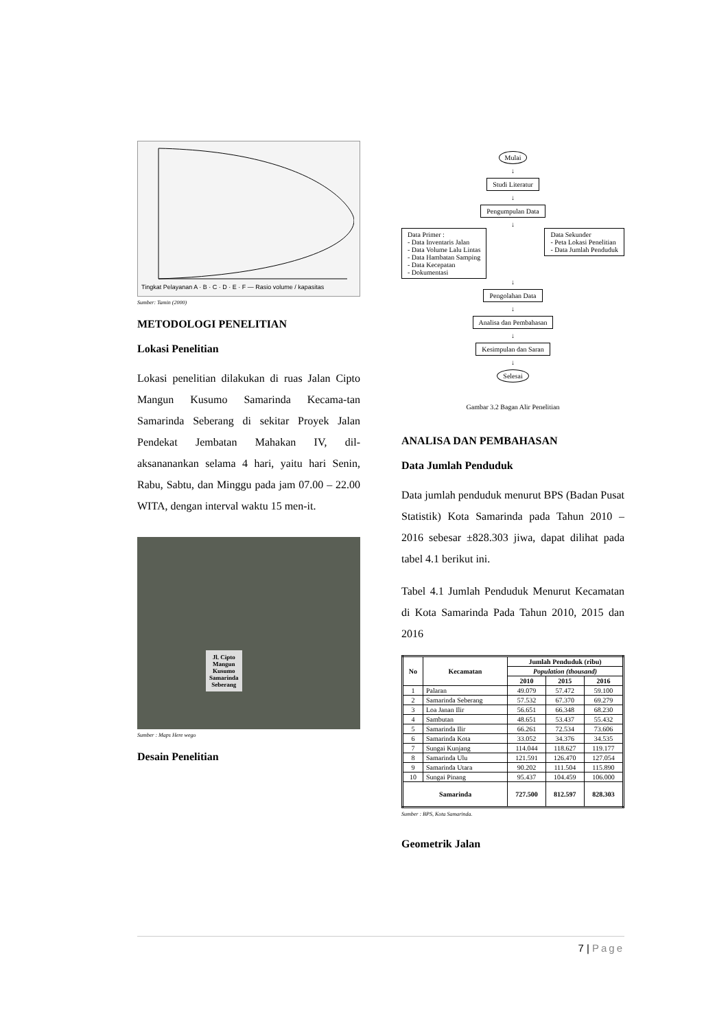Tingkat Pelayanan A · B · C · D · E · F — Rasio volume / kapasitas
Sumber: Tamin (2000)
METODOLOGI PENELITIAN
Lokasi Penelitian
Lokasi penelitian dilakukan di ruas Jalan Cipto Mangun Kusumo Samarinda Kecama-tan Samarinda Seberang di sekitar Proyek Jalan Pendekat Jembatan Mahakan IV, dil-aksananankan selama 4 hari, yaitu hari Senin, Rabu, Sabtu, dan Minggu pada jam 07.00 – 22.00 WITA, dengan interval waktu 15 men-it.
Jl. Cipto
Mangun
Kusumo
Samarinda
Seberang
Sumber : Maps Here wego
Desain Penelitian
Mulai
↓
Studi Literatur
↓
Pengumpulan Data
↓
Data Primer :
- Data Inventaris Jalan
- Data Volume Lalu Lintas
- Data Hambatan Samping
- Data Kecepatan
- Dokumentasi
Data Sekunder
- Peta Lokasi Penelitian
- Data Jumlah Penduduk
↓
Pengolahan Data
↓
Analisa dan Pembahasan
↓
Kesimpulan dan Saran
↓
Selesai
Gambar 3.2 Bagan Alir Penelitian
ANALISA DAN PEMBAHASAN
Data Jumlah Penduduk
Data jumlah penduduk menurut BPS (Badan Pusat Statistik) Kota Samarinda pada Tahun 2010 – 2016 sebesar ±828.303 jiwa, dapat dilihat pada tabel 4.1 berikut ini.
Tabel 4.1 Jumlah Penduduk Menurut Kecamatan di Kota Samarinda Pada Tahun 2010, 2015 dan 2016
| No | Kecamatan | Jumlah Penduduk (ribu) | | |
| --- | --- | --- | --- | --- |
| | | Population (thousand) | | |
| | | 2010 | 2015 | 2016 |
| 1 | Palaran | 49.079 | 57.472 | 59.100 |
| 2 | Samarinda Seberang | 57.532 | 67.370 | 69.279 |
| 3 | Loa Janan Ilir | 56.651 | 66.348 | 68.230 |
| 4 | Sambutan | 48.651 | 53.437 | 55.432 |
| 5 | Samarinda Ilir | 66.261 | 72.534 | 73.606 |
| 6 | Samarinda Kota | 33.052 | 34.376 | 34.535 |
| 7 | Sungai Kunjang | 114.044 | 118.627 | 119.177 |
| 8 | Samarinda Ulu | 121.591 | 126.470 | 127.054 |
| 9 | Samarinda Utara | 90.202 | 111.504 | 115.890 |
| 10 | Sungai Pinang | 95.437 | 104.459 | 106.000 |
| Samarinda | | 727.500 | 812.597 | 828.303 |
Sumber : BPS, Kota Samarinda.
Geometrik Jalan
7 | Page